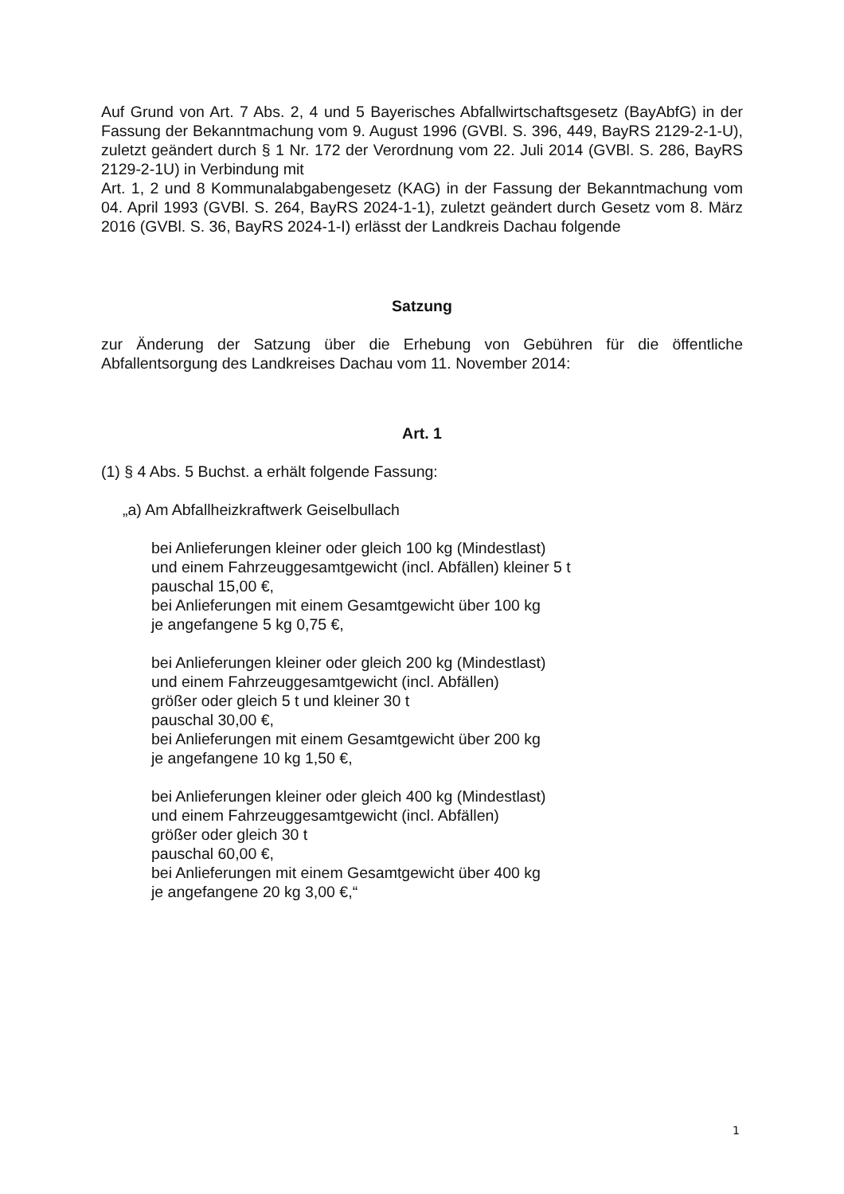Auf Grund von Art. 7 Abs. 2, 4 und 5 Bayerisches Abfallwirtschaftsgesetz (BayAbfG) in der Fassung der Bekanntmachung vom 9. August 1996 (GVBl. S. 396, 449, BayRS 2129-2-1-U), zuletzt geändert durch § 1 Nr. 172 der Verordnung vom 22. Juli 2014 (GVBl. S. 286, BayRS 2129-2-1U) in Verbindung mit
Art. 1, 2 und 8 Kommunalabgabengesetz (KAG) in der Fassung der Bekanntmachung vom 04. April 1993 (GVBl. S. 264, BayRS 2024-1-1), zuletzt geändert durch Gesetz vom 8. März 2016 (GVBl. S. 36, BayRS 2024-1-I) erlässt der Landkreis Dachau folgende
Satzung
zur Änderung der Satzung über die Erhebung von Gebühren für die öffentliche Abfallentsorgung des Landkreises Dachau vom 11. November 2014:
Art. 1
(1) § 4 Abs. 5 Buchst. a erhält folgende Fassung:
„a) Am Abfallheizkraftwerk Geiselbullach
bei Anlieferungen kleiner oder gleich 100 kg (Mindestlast)
und einem Fahrzeuggesamtgewicht (incl. Abfällen) kleiner 5 t
pauschal 15,00 €,
bei Anlieferungen mit einem Gesamtgewicht über 100 kg
je angefangene 5 kg 0,75 €,
bei Anlieferungen kleiner oder gleich 200 kg (Mindestlast)
und einem Fahrzeuggesamtgewicht (incl. Abfällen)
größer oder gleich 5 t und kleiner 30 t
pauschal 30,00 €,
bei Anlieferungen mit einem Gesamtgewicht über 200 kg
je angefangene 10 kg 1,50 €,
bei Anlieferungen kleiner oder gleich 400 kg (Mindestlast)
und einem Fahrzeuggesamtgewicht (incl. Abfällen)
größer oder gleich 30 t
pauschal 60,00 €,
bei Anlieferungen mit einem Gesamtgewicht über 400 kg
je angefangene 20 kg 3,00 €,“
1